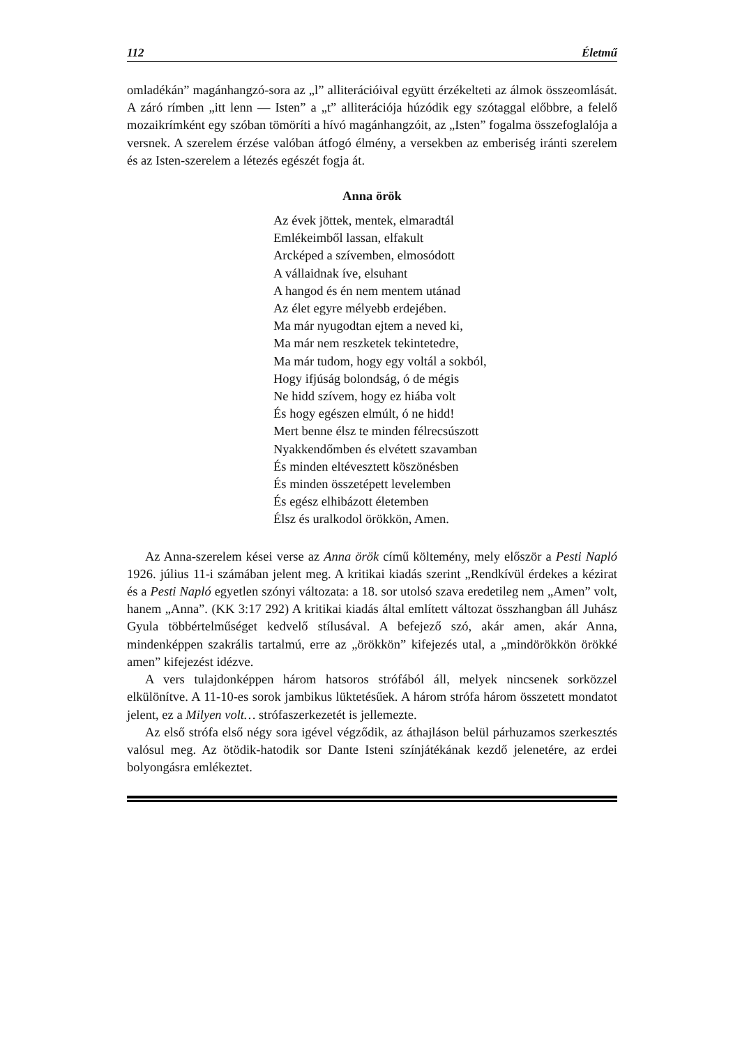112 Életmű
omladékán” magánhangzó-sora az „l” alliterációival együtt érzékelteti az álmok összeomlását. A záró rímben „itt lenn — Isten” a „t” alliterációja húzódik egy szótaggal előbbre, a felelő mozaikrímként egy szóban tömöríti a hívó magánhangzóit, az „Isten” fogalma összefoglalója a versnek. A szerelem érzése valóban átfogó élmény, a versekben az emberiség iránti szerelem és az Isten-szerelem a létezés egészét fogja át.
Anna örök
Az évek jöttek, mentek, elmaradtál
Emlékeimből lassan, elfakult
Arcképed a szívemben, elmosódott
A vállaidnak íve, elsuhant
A hangod és én nem mentem utánad
Az élet egyre mélyebb erdejében.
Ma már nyugodtan ejtem a neved ki,
Ma már nem reszketek tekintetedre,
Ma már tudom, hogy egy voltál a sokból,
Hogy ifjúság bolondság, ó de mégis
Ne hidd szívem, hogy ez hiába volt
És hogy egészen elmúlt, ó ne hidd!
Mert benne élsz te minden félrecsúszott
Nyakkendőmben és elvétett szavamban
És minden eltévesztett köszönésben
És minden összetépett levelemben
És egész elhibázott életemben
Élsz és uralkodol örökkön, Amen.
Az Anna-szerelem kései verse az Anna örök című költemény, mely először a Pesti Napló 1926. július 11-i számában jelent meg. A kritikai kiadás szerint „Rendkívül érdekes a kézirat és a Pesti Napló egyetlen szónyi változata: a 18. sor utolsó szava eredetileg nem „Amen” volt, hanem „Anna”. (KK 3:17 292) A kritikai kiadás által említett változat összhangban áll Juhász Gyula többértelműséget kedvelő stílusával. A befejező szó, akár amen, akár Anna, mindenképpen szakrális tartalmú, erre az „örökkön” kifejezés utal, a „mindörökkön örökké amen” kifejezést idézve.
A vers tulajdonképpen három hatsoros strófából áll, melyek nincsenek sorközzel elkülönítve. A 11-10-es sorok jambikus lüktetésűek. A három strófa három összetett mondatot jelent, ez a Milyen volt… strófaszerkezetét is jellemezte.
Az első strófa első négy sora igével végződik, az áthajláson belül párhuzamos szerkesztés valósul meg. Az ötödik-hatodik sor Dante Isteni színjátékának kezdő jelenetére, az erdei bolyongásra emlékeztet.